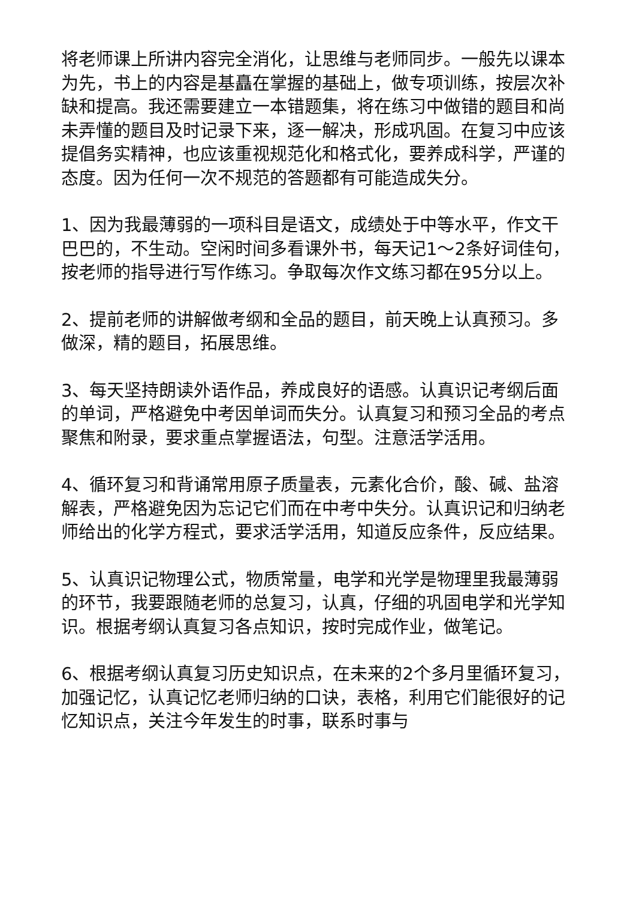将老师课上所讲内容完全消化，让思维与老师同步。一般先以课本为先，书上的内容是基矗在掌握的基础上，做专项训练，按层次补缺和提高。我还需要建立一本错题集，将在练习中做错的题目和尚未弄懂的题目及时记录下来，逐一解决，形成巩固。在复习中应该提倡务实精神，也应该重视规范化和格式化，要养成科学，严谨的态度。因为任何一次不规范的答题都有可能造成失分。
1、因为我最薄弱的一项科目是语文，成绩处于中等水平，作文干巴巴的，不生动。空闲时间多看课外书，每天记1～2条好词佳句，按老师的指导进行写作练习。争取每次作文练习都在95分以上。
2、提前老师的讲解做考纲和全品的题目，前天晚上认真预习。多做深，精的题目，拓展思维。
3、每天坚持朗读外语作品，养成良好的语感。认真识记考纲后面的单词，严格避免中考因单词而失分。认真复习和预习全品的考点聚焦和附录，要求重点掌握语法，句型。注意活学活用。
4、循环复习和背诵常用原子质量表，元素化合价，酸、碱、盐溶解表，严格避免因为忘记它们而在中考中失分。认真识记和归纳老师给出的化学方程式，要求活学活用，知道反应条件，反应结果。
5、认真识记物理公式，物质常量，电学和光学是物理里我最薄弱的环节，我要跟随老师的总复习，认真，仔细的巩固电学和光学知识。根据考纲认真复习各点知识，按时完成作业，做笔记。
6、根据考纲认真复习历史知识点，在未来的2个多月里循环复习，加强记忆，认真记忆老师归纳的口诀，表格，利用它们能很好的记忆知识点，关注今年发生的时事，联系时事与